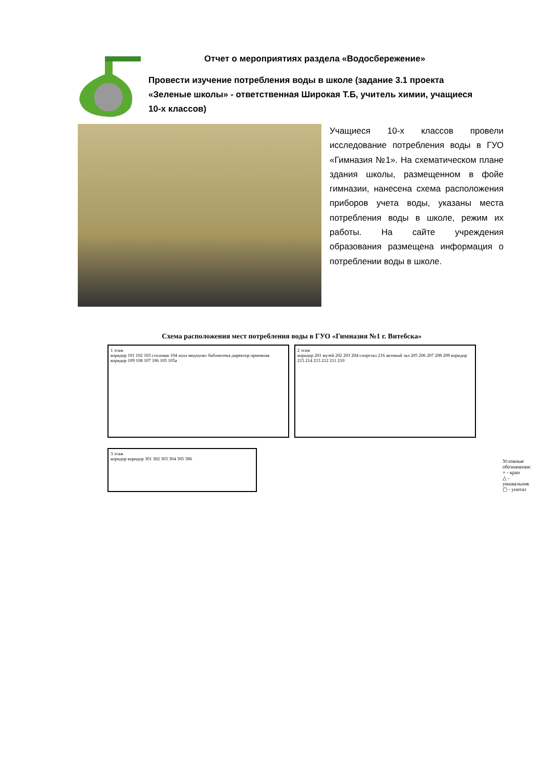Отчет о мероприятиях раздела «Водосбережение»
Провести изучение потребления воды в школе (задание 3.1 проекта «Зеленые школы» - ответственная Широкая Т.Б, учитель химии, учащиеся 10-х классов)
Учащиеся 10-х классов провели исследование потребления воды в ГУО «Гимназия №1». На схематическом плане здания школы, размещенном в фойе гимназии, нанесена схема расположения приборов учета воды, указаны места потребления воды в школе, режим их работы. На сайте учреждения образования размещена информация о потреблении воды в школе.
Схема расположения мест потребления воды в ГУО «Гимназия №1 г. Витебска»
1 этаж
коридор 101 102 103 столовая 104 холл медпункт библиотека директор приемная коридор 109 108 107 106 105 105а
2 этаж
коридор 201 музей 202 203 204 спортзал 216 актовый зал 205 206 207 208 209 коридор 215 214 213 212 211 210
3 этаж
коридор коридор 301 302 303 304 305 306
Условные обозначения:
× - кран
△ - умывальник
▢ - унитаз